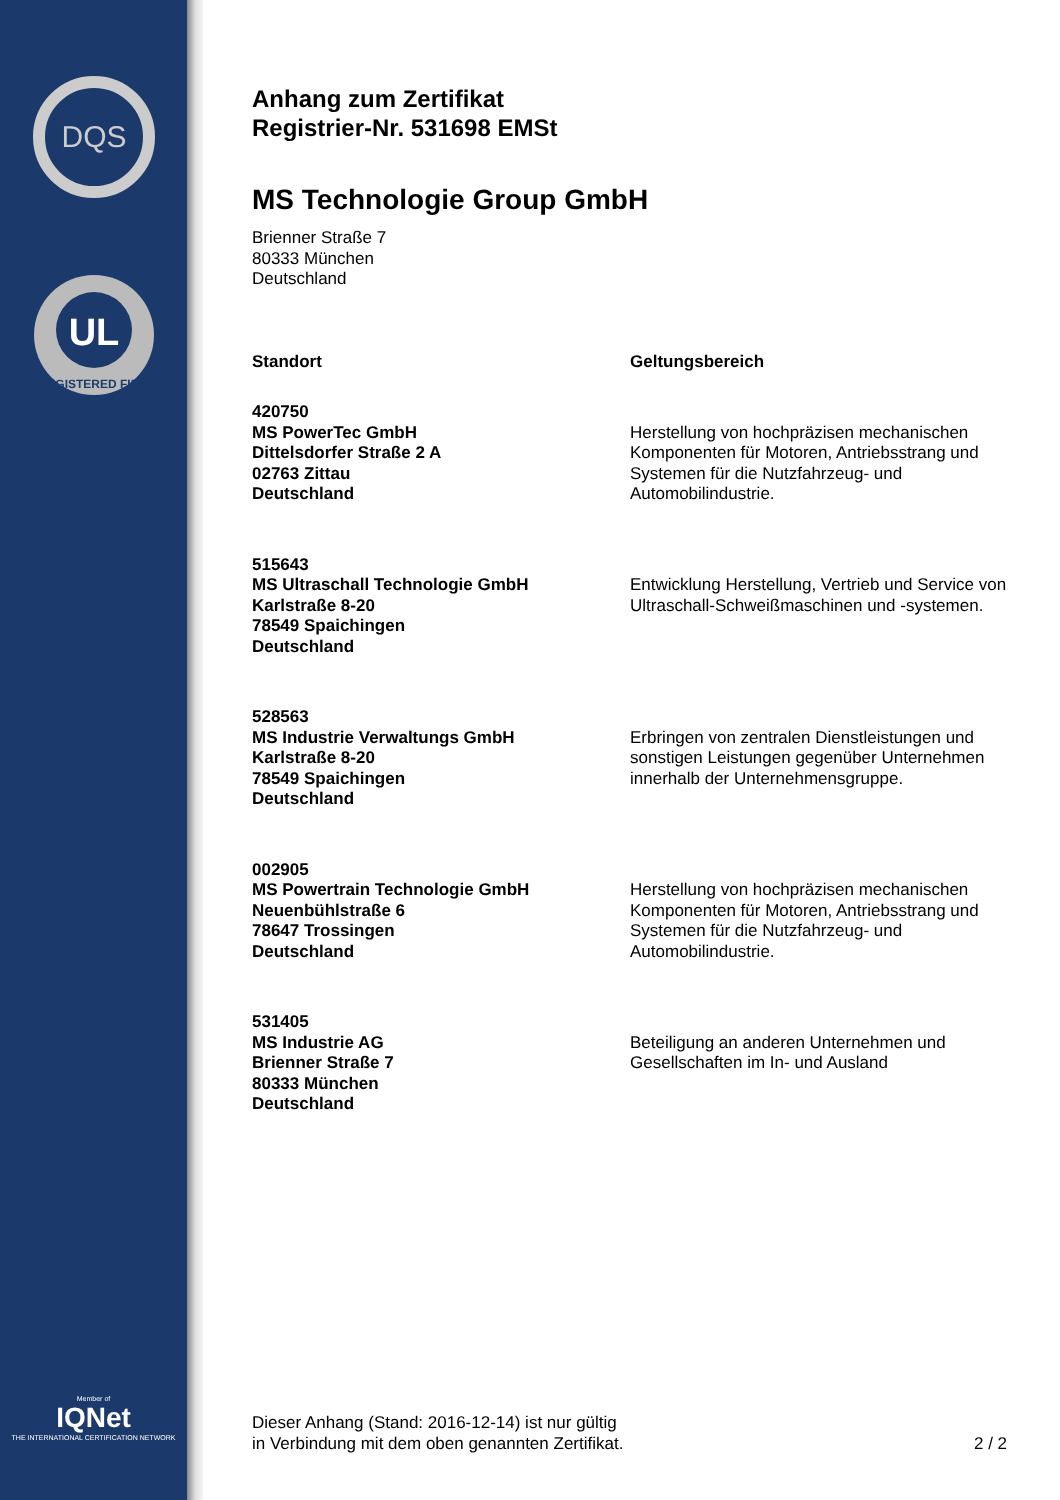DQS
UL
REGISTERED FIRM
Member of
IQNet
THE INTERNATIONAL CERTIFICATION NETWORK
Anhang zum Zertifikat
Registrier-Nr. 531698 EMSt
MS Technologie Group GmbH
Brienner Straße 7
80333 München
Deutschland
| Standort | Geltungsbereich |
| --- | --- |
| 420750 MS PowerTec GmbH Dittelsdorfer Straße 2 A 02763 Zittau Deutschland | Herstellung von hochpräzisen mechanischen Komponenten für Motoren, Antriebsstrang und Systemen für die Nutzfahrzeug- und Automobilindustrie. |
| 515643 MS Ultraschall Technologie GmbH Karlstraße 8-20 78549 Spaichingen Deutschland | Entwicklung Herstellung, Vertrieb und Service von Ultraschall-Schweißmaschinen und -systemen. |
| 528563 MS Industrie Verwaltungs GmbH Karlstraße 8-20 78549 Spaichingen Deutschland | Erbringen von zentralen Dienstleistungen und sonstigen Leistungen gegenüber Unternehmen innerhalb der Unternehmensgruppe. |
| 002905 MS Powertrain Technologie GmbH Neuenbühlstraße 6 78647 Trossingen Deutschland | Herstellung von hochpräzisen mechanischen Komponenten für Motoren, Antriebsstrang und Systemen für die Nutzfahrzeug- und Automobilindustrie. |
| 531405 MS Industrie AG Brienner Straße 7 80333 München Deutschland | Beteiligung an anderen Unternehmen und Gesellschaften im In- und Ausland |
Dieser Anhang (Stand: 2016-12-14) ist nur gültig
in Verbindung mit dem oben genannten Zertifikat.
2 / 2